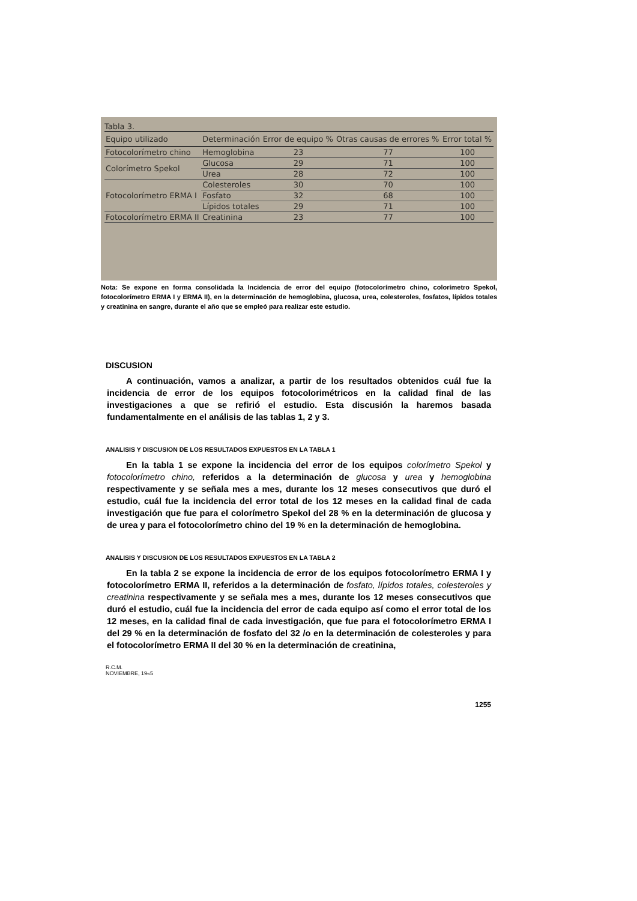Tabla 3.
| Equipo utilizado | Determinación | Error de equipo % | Otras causas de errores % | Error total % |
| --- | --- | --- | --- | --- |
| Fotocolorímetro chino | Hemoglobina | 23 | 77 | 100 |
| Colorímetro Spekol | Glucosa | 29 | 71 | 100 |
| | Urea | 28 | 72 | 100 |
| Fotocolorímetro ERMA I | Colesteroles | 30 | 70 | 100 |
| | Fosfato | 32 | 68 | 100 |
| | Lípidos totales | 29 | 71 | 100 |
| Fotocolorímetro ERMA II | Creatinina | 23 | 77 | 100 |
Nota: Se expone en forma consolidada la Incidencia de error del equipo (fotocolorímetro chino, colorímetro Spekol, fotocolorímetro ERMA I y ERMA II), en la determinación de hemoglobina, glucosa, urea, colesteroles, fosfatos, lípidos totales y creatinina en sangre, durante el año que se empleó para realizar este estudio.
DISCUSION
A continuación, vamos a analizar, a partir de los resultados obtenidos cuál fue la incidencia de error de los equipos fotocolorimétricos en la calidad final de las investigaciones a que se refirió el estudio. Esta discusión la haremos basada fundamentalmente en el análisis de las tablas 1, 2 y 3.
ANALISIS Y DISCUSION DE LOS RESULTADOS EXPUESTOS EN LA TABLA 1
En la tabla 1 se expone la incidencia del error de los equipos colorímetro Spekol y fotocolorímetro chino, referidos a la determinación de glucosa y urea y hemoglobina respectivamente y se señala mes a mes, durante los 12 meses consecutivos que duró el estudio, cuál fue la incidencia del error total de los 12 meses en la calidad final de cada investigación que fue para el colorímetro Spekol del 28 % en la determinación de glucosa y de urea y para el fotocolorímetro chino del 19 % en la determinación de hemoglobina.
ANALISIS Y DISCUSION DE LOS RESULTADOS EXPUESTOS EN LA TABLA 2
En la tabla 2 se expone la incidencia de error de los equipos fotocolorímetro ERMA I y fotocolorímetro ERMA II, referidos a la determinación de fosfato, lípidos totales, colesteroles y creatinina respectivamente y se señala mes a mes, durante los 12 meses consecutivos que duró el estudio, cuál fue la incidencia del error de cada equipo así como el error total de los 12 meses, en la calidad final de cada investigación, que fue para el fotocolorímetro ERMA I del 29 % en la determinación de fosfato del 32 /o en la determinación de colesteroles y para el fotocolorímetro ERMA II del 30 % en la determinación de creatinina,
R.C.M.
NOVIEMBRE, 19«5
1255